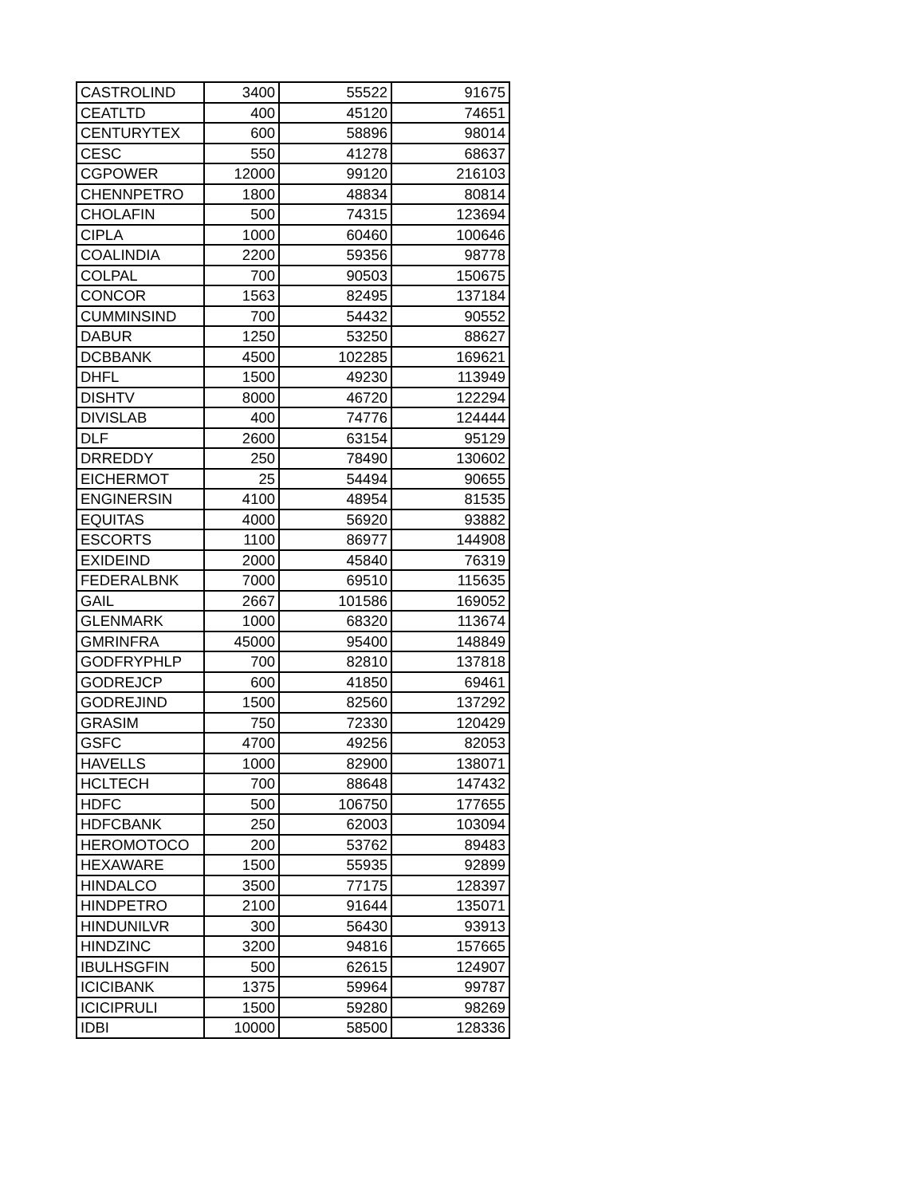| CASTROLIND | 3400 | 55522 | 91675 |
| CEATLTD | 400 | 45120 | 74651 |
| CENTURYTEX | 600 | 58896 | 98014 |
| CESC | 550 | 41278 | 68637 |
| CGPOWER | 12000 | 99120 | 216103 |
| CHENNPETRO | 1800 | 48834 | 80814 |
| CHOLAFIN | 500 | 74315 | 123694 |
| CIPLA | 1000 | 60460 | 100646 |
| COALINDIA | 2200 | 59356 | 98778 |
| COLPAL | 700 | 90503 | 150675 |
| CONCOR | 1563 | 82495 | 137184 |
| CUMMINSIND | 700 | 54432 | 90552 |
| DABUR | 1250 | 53250 | 88627 |
| DCBBANK | 4500 | 102285 | 169621 |
| DHFL | 1500 | 49230 | 113949 |
| DISHTV | 8000 | 46720 | 122294 |
| DIVISLAB | 400 | 74776 | 124444 |
| DLF | 2600 | 63154 | 95129 |
| DRREDDY | 250 | 78490 | 130602 |
| EICHERMOT | 25 | 54494 | 90655 |
| ENGINERSIN | 4100 | 48954 | 81535 |
| EQUITAS | 4000 | 56920 | 93882 |
| ESCORTS | 1100 | 86977 | 144908 |
| EXIDEIND | 2000 | 45840 | 76319 |
| FEDERALBNK | 7000 | 69510 | 115635 |
| GAIL | 2667 | 101586 | 169052 |
| GLENMARK | 1000 | 68320 | 113674 |
| GMRINFRA | 45000 | 95400 | 148849 |
| GODFRYPHLP | 700 | 82810 | 137818 |
| GODREJCP | 600 | 41850 | 69461 |
| GODREJIND | 1500 | 82560 | 137292 |
| GRASIM | 750 | 72330 | 120429 |
| GSFC | 4700 | 49256 | 82053 |
| HAVELLS | 1000 | 82900 | 138071 |
| HCLTECH | 700 | 88648 | 147432 |
| HDFC | 500 | 106750 | 177655 |
| HDFCBANK | 250 | 62003 | 103094 |
| HEROMOTOCO | 200 | 53762 | 89483 |
| HEXAWARE | 1500 | 55935 | 92899 |
| HINDALCO | 3500 | 77175 | 128397 |
| HINDPETRO | 2100 | 91644 | 135071 |
| HINDUNILVR | 300 | 56430 | 93913 |
| HINDZINC | 3200 | 94816 | 157665 |
| IBULHSGFIN | 500 | 62615 | 124907 |
| ICICIBANK | 1375 | 59964 | 99787 |
| ICICIPRULI | 1500 | 59280 | 98269 |
| IDBI | 10000 | 58500 | 128336 |